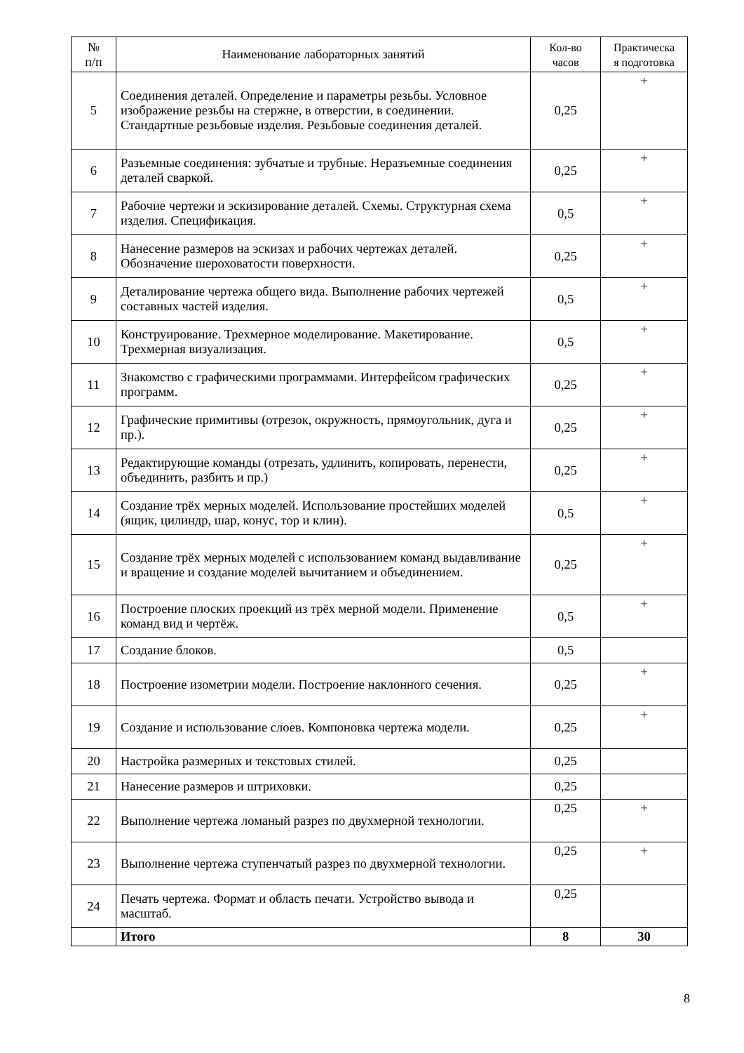| № п/п | Наименование лабораторных занятий | Кол-во часов | Практическа я подготовка |
| --- | --- | --- | --- |
| 5 | Соединения деталей. Определение и параметры резьбы. Условное изображение резьбы на стержне, в отверстии, в соединении. Стандартные резьбовые изделия. Резьбовые соединения деталей. | 0,25 | + |
| 6 | Разъемные соединения: зубчатые и трубные. Неразъемные соединения деталей сваркой. | 0,25 | + |
| 7 | Рабочие чертежи и эскизирование деталей. Схемы. Структурная схема изделия. Спецификация. | 0,5 | + |
| 8 | Нанесение размеров на эскизах и рабочих чертежах деталей. Обозначение шероховатости поверхности. | 0,25 | + |
| 9 | Деталирование чертежа общего вида. Выполнение рабочих чертежей составных частей изделия. | 0,5 | + |
| 10 | Конструирование. Трехмерное моделирование. Макетирование. Трехмерная визуализация. | 0,5 | + |
| 11 | Знакомство с графическими программами. Интерфейсом графических программ. | 0,25 | + |
| 12 | Графические примитивы (отрезок, окружность, прямоугольник, дуга и пр.). | 0,25 | + |
| 13 | Редактирующие команды (отрезать, удлинить, копировать, перенести, объединить, разбить и пр.) | 0,25 | + |
| 14 | Создание трёх мерных моделей. Использование простейших моделей (ящик, цилиндр, шар, конус, тор и клин). | 0,5 | + |
| 15 | Создание трёх мерных моделей с использованием команд выдавливание и вращение и создание моделей вычитанием и объединением. | 0,25 | + |
| 16 | Построение плоских проекций из трёх мерной модели. Применение команд вид и чертёж. | 0,5 | + |
| 17 | Создание блоков. | 0,5 | |
| 18 | Построение изометрии модели. Построение наклонного сечения. | 0,25 | + |
| 19 | Создание и использование слоев. Компоновка чертежа модели. | 0,25 | + |
| 20 | Настройка размерных и текстовых стилей. | 0,25 | |
| 21 | Нанесение размеров и штриховки. | 0,25 | |
| 22 | Выполнение чертежа ломаный разрез по двухмерной технологии. | 0,25 | + |
| 23 | Выполнение чертежа ступенчатый разрез по двухмерной технологии. | 0,25 | + |
| 24 | Печать чертежа. Формат и область печати. Устройство вывода и масштаб. | 0,25 | |
| | Итого | 8 | 30 |
8